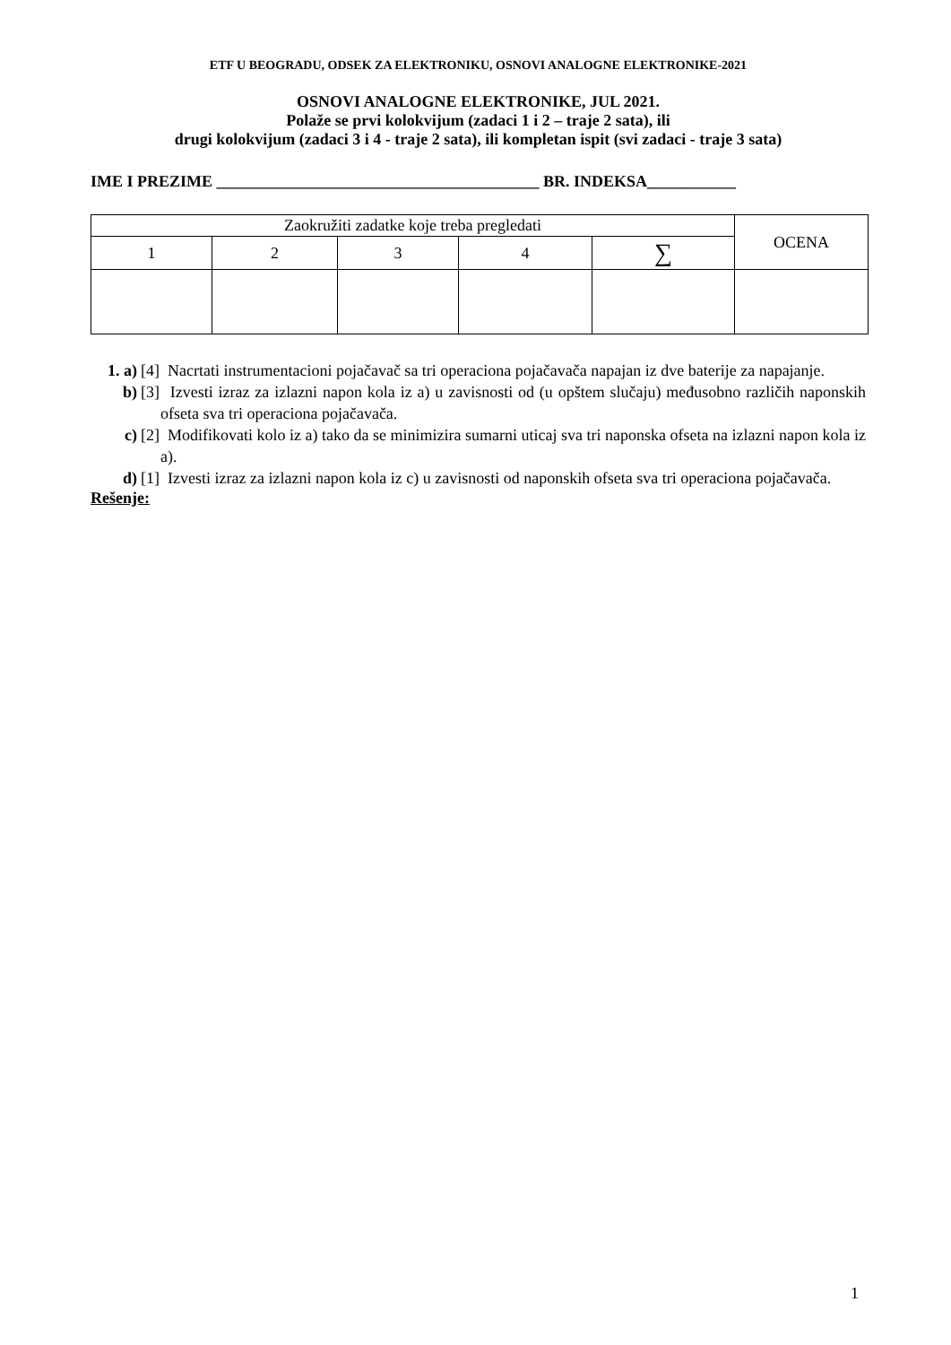ETF U BEOGRADU, ODSEK ZA ELEKTRONIKU, OSNOVI ANALOGNE ELEKTRONIKE-2021
OSNOVI ANALOGNE ELEKTRONIKE, JUL 2021.
Polaže se prvi kolokvijum (zadaci 1 i 2 – traje 2 sata), ili
drugi kolokvijum (zadaci 3 i 4 - traje 2 sata), ili kompletan ispit (svi zadaci - traje 3 sata)
IME I PREZIME ________________________________________ BR. INDEKSA___________
| Zaokružiti zadatke koje treba pregledati | | | | | OCENA |
| 1 | 2 | 3 | 4 | ∑ | |
1. a) [4] Nacrtati instrumentacioni pojačavač sa tri operaciona pojačavača napajan iz dve baterije za napajanje.
b) [3] Izvesti izraz za izlazni napon kola iz a) u zavisnosti od (u opštem slučaju) međusobno različih naponskih ofseta sva tri operaciona pojačavača.
c) [2] Modifikovati kolo iz a) tako da se minimizira sumarni uticaj sva tri naponska ofseta na izlazni napon kola iz a).
d) [1] Izvesti izraz za izlazni napon kola iz c) u zavisnosti od naponskih ofseta sva tri operaciona pojačavača.
Rešenje:
1